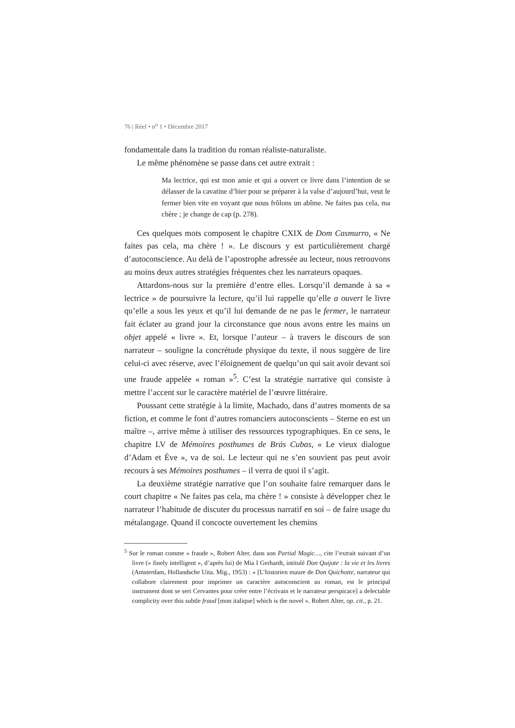76 | Réel • n<sup>o</sup> 1 • Décembre 2017
fondamentale dans la tradition du roman réaliste-naturaliste.
Le même phénomène se passe dans cet autre extrait :
Ma lectrice, qui est mon amie et qui a ouvert ce livre dans l’intention de se délasser de la cavatine d’hier pour se préparer à la valse d’aujourd’hui, veut le fermer bien vite en voyant que nous frôlons un abîme. Ne faites pas cela, ma chère ; je change de cap (p. 278).
Ces quelques mots composent le chapitre CXIX de Dom Casmurro, « Ne faites pas cela, ma chère ! ». Le discours y est particulièrement chargé d’autoconscience. Au delà de l’apostrophe adressée au lecteur, nous retrouvons au moins deux autres stratégies fréquentes chez les narrateurs opaques.
Attardons-nous sur la première d’entre elles. Lorsqu’il demande à sa « lectrice » de poursuivre la lecture, qu’il lui rappelle qu’elle a ouvert le livre qu’elle a sous les yeux et qu’il lui demande de ne pas le fermer, le narrateur fait éclater au grand jour la circonstance que nous avons entre les mains un objet appelé « livre ». Et, lorsque l’auteur – à travers le discours de son narrateur – souligne la concrétude physique du texte, il nous suggère de lire celui-ci avec réserve, avec l’éloignement de quelqu’un qui sait avoir devant soi une fraude appelée « roman »<sup>5</sup>. C’est la stratégie narrative qui consiste à mettre l’accent sur le caractère matériel de l’œuvre littéraire.
Poussant cette stratégie à la limite, Machado, dans d’autres moments de sa fiction, et comme le font d’autres romanciers autoconscients – Sterne en est un maître –, arrive même à utiliser des ressources typographiques. En ce sens, le chapitre LV de Mémoires posthumes de Brás Cubas, « Le vieux dialogue d’Adam et Ève », va de soi. Le lecteur qui ne s’en souvient pas peut avoir recours à ses Mémoires posthumes – il verra de quoi il s’agit.
La deuxième stratégie narrative que l’on souhaite faire remarquer dans le court chapitre « Ne faites pas cela, ma chère ! » consiste à développer chez le narrateur l’habitude de discuter du processus narratif en soi – de faire usage du métalangage. Quand il concocte ouvertement les chemins
<sup>5</sup> Sur le roman comme « fraude », Robert Alter, dans son Partial Magic…, cite l’extrait suivant d’un livre (« finely intelligent », d’après lui) de Mia I Gerhardt, intitulé Don Quijote : la vie et les livres (Amsterdam, Hollandsche Uita. Mig., 1953) : « [L’historien maure de Don Quichotte, narrateur qui collabore clairement pour imprimer un caractère autoconscient au roman, est le principal instrument dont se sert Cervantes pour créer entre l’écrivain et le narrateur perspicace] a delectable complicity over this subtle fraud [mon italique] which is the novel ». Robert Alter, op. cit., p. 21.